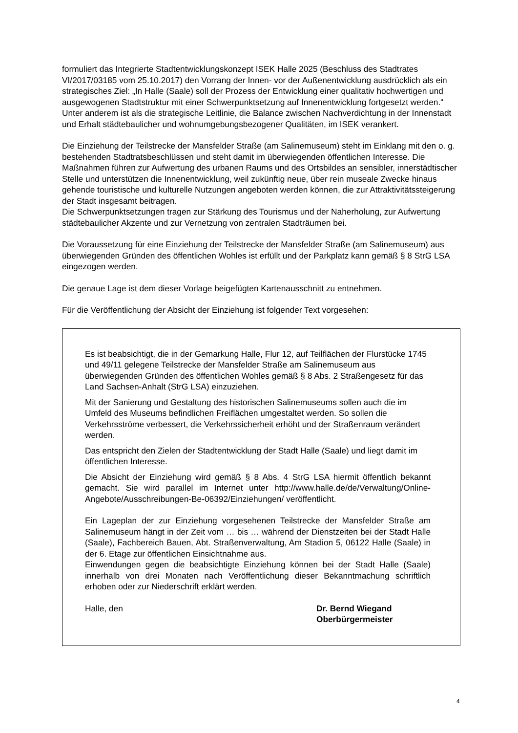formuliert das Integrierte Stadtentwicklungskonzept ISEK Halle 2025 (Beschluss des Stadtrates VI/2017/03185 vom 25.10.2017) den Vorrang der Innen- vor der Außenentwicklung ausdrücklich als ein strategisches Ziel: „In Halle (Saale) soll der Prozess der Entwicklung einer qualitativ hochwertigen und ausgewogenen Stadtstruktur mit einer Schwerpunktsetzung auf Innenentwicklung fortgesetzt werden.“ Unter anderem ist als die strategische Leitlinie, die Balance zwischen Nachverdichtung in der Innenstadt und Erhalt städtebaulicher und wohnumgebungsbezogener Qualitäten, im ISEK verankert.
Die Einziehung der Teilstrecke der Mansfelder Straße (am Salinemuseum) steht im Einklang mit den o. g. bestehenden Stadtratsbeschlüssen und steht damit im überwiegenden öffentlichen Interesse. Die Maßnahmen führen zur Aufwertung des urbanen Raums und des Ortsbildes an sensibler, innerstädtischer Stelle und unterstützen die Innenentwicklung, weil zukünftig neue, über rein museale Zwecke hinaus gehende touristische und kulturelle Nutzungen angeboten werden können, die zur Attraktivitätssteigerung der Stadt insgesamt beitragen.
Die Schwerpunktsetzungen tragen zur Stärkung des Tourismus und der Naherholung, zur Aufwertung städtebaulicher Akzente und zur Vernetzung von zentralen Stadträumen bei.
Die Voraussetzung für eine Einziehung der Teilstrecke der Mansfelder Straße (am Salinemuseum) aus überwiegenden Gründen des öffentlichen Wohles ist erfüllt und der Parkplatz kann gemäß § 8 StrG LSA eingezogen werden.
Die genaue Lage ist dem dieser Vorlage beigefügten Kartenausschnitt zu entnehmen.
Für die Veröffentlichung der Absicht der Einziehung ist folgender Text vorgesehen:
Es ist beabsichtigt, die in der Gemarkung Halle, Flur 12, auf Teilflächen der Flurstücke 1745 und 49/11 gelegene Teilstrecke der Mansfelder Straße am Salinemuseum aus überwiegenden Gründen des öffentlichen Wohles gemäß § 8 Abs. 2 Straßengesetz für das Land Sachsen-Anhalt (StrG LSA) einzuziehen.
Mit der Sanierung und Gestaltung des historischen Salinemuseums sollen auch die im Umfeld des Museums befindlichen Freiflächen umgestaltet werden. So sollen die Verkehrsströme verbessert, die Verkehrssicherheit erhöht und der Straßenraum verändert werden.
Das entspricht den Zielen der Stadtentwicklung der Stadt Halle (Saale) und liegt damit im öffentlichen Interesse.
Die Absicht der Einziehung wird gemäß § 8 Abs. 4 StrG LSA hiermit öffentlich bekannt gemacht. Sie wird parallel im Internet unter http://www.halle.de/de/Verwaltung/Online-Angebote/Ausschreibungen-Be-06392/Einziehungen/ veröffentlicht.
Ein Lageplan der zur Einziehung vorgesehenen Teilstrecke der Mansfelder Straße am Salinemuseum hängt in der Zeit vom … bis … während der Dienstzeiten bei der Stadt Halle (Saale), Fachbereich Bauen, Abt. Straßenverwaltung, Am Stadion 5, 06122 Halle (Saale) in der 6. Etage zur öffentlichen Einsichtnahme aus.
Einwendungen gegen die beabsichtigte Einziehung können bei der Stadt Halle (Saale) innerhalb von drei Monaten nach Veröffentlichung dieser Bekanntmachung schriftlich erhoben oder zur Niederschrift erklärt werden.
Halle, den Dr. Bernd Wiegand
Oberbürgermeister
4